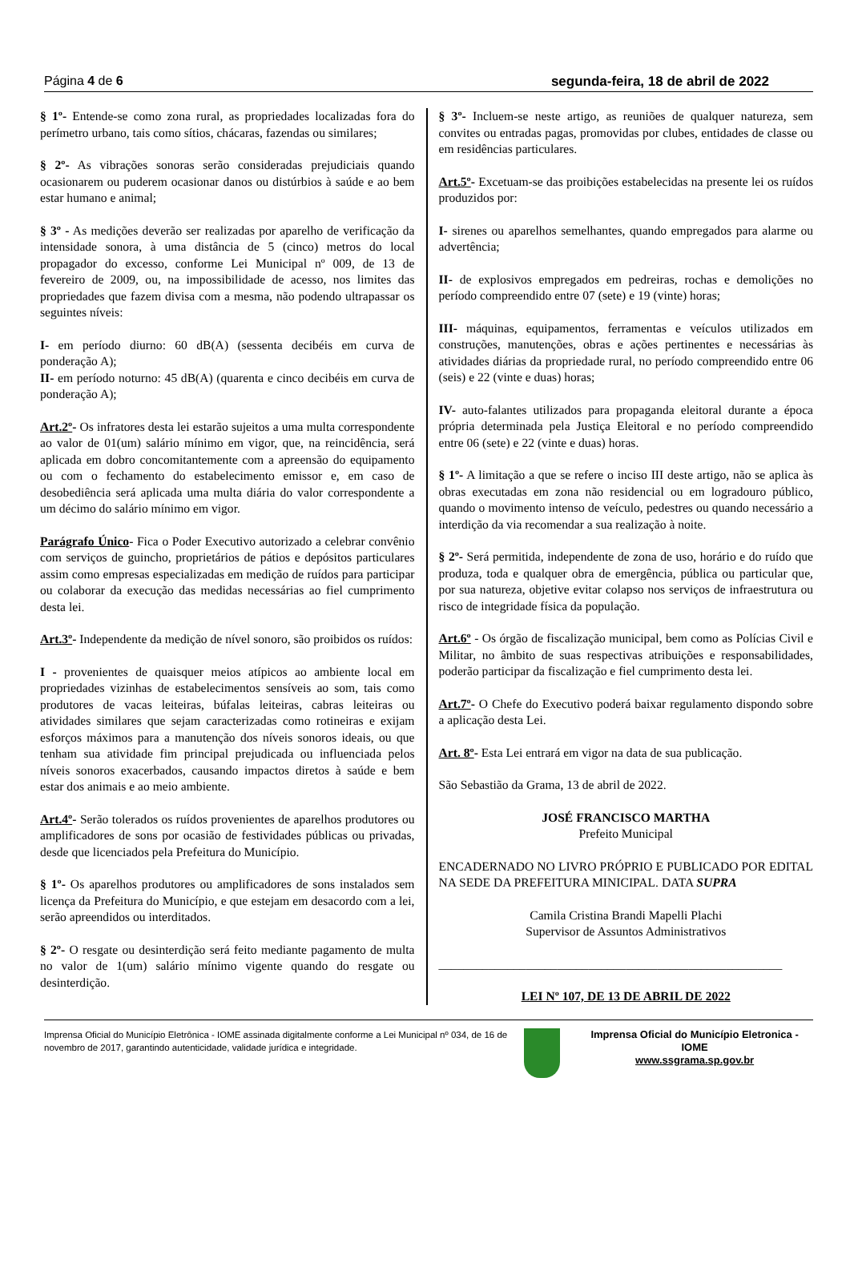Página 4 de 6 segunda-feira, 18 de abril de 2022
§ 1º- Entende-se como zona rural, as propriedades localizadas fora do perímetro urbano, tais como sítios, chácaras, fazendas ou similares;
§ 2º- As vibrações sonoras serão consideradas prejudiciais quando ocasionarem ou puderem ocasionar danos ou distúrbios à saúde e ao bem estar humano e animal;
§ 3º - As medições deverão ser realizadas por aparelho de verificação da intensidade sonora, à uma distância de 5 (cinco) metros do local propagador do excesso, conforme Lei Municipal nº 009, de 13 de fevereiro de 2009, ou, na impossibilidade de acesso, nos limites das propriedades que fazem divisa com a mesma, não podendo ultrapassar os seguintes níveis:
I- em período diurno: 60 dB(A) (sessenta decibéis em curva de ponderação A);
II- em período noturno: 45 dB(A) (quarenta e cinco decibéis em curva de ponderação A);
Art.2º- Os infratores desta lei estarão sujeitos a uma multa correspondente ao valor de 01(um) salário mínimo em vigor, que, na reincidência, será aplicada em dobro concomitantemente com a apreensão do equipamento ou com o fechamento do estabelecimento emissor e, em caso de desobediência será aplicada uma multa diária do valor correspondente a um décimo do salário mínimo em vigor.
Parágrafo Único- Fica o Poder Executivo autorizado a celebrar convênio com serviços de guincho, proprietários de pátios e depósitos particulares assim como empresas especializadas em medição de ruídos para participar ou colaborar da execução das medidas necessárias ao fiel cumprimento desta lei.
Art.3º- Independente da medição de nível sonoro, são proibidos os ruídos:
I - provenientes de quaisquer meios atípicos ao ambiente local em propriedades vizinhas de estabelecimentos sensíveis ao som, tais como produtores de vacas leiteiras, búfalas leiteiras, cabras leiteiras ou atividades similares que sejam caracterizadas como rotineiras e exijam esforços máximos para a manutenção dos níveis sonoros ideais, ou que tenham sua atividade fim principal prejudicada ou influenciada pelos níveis sonoros exacerbados, causando impactos diretos à saúde e bem estar dos animais e ao meio ambiente.
Art.4º- Serão tolerados os ruídos provenientes de aparelhos produtores ou amplificadores de sons por ocasião de festividades públicas ou privadas, desde que licenciados pela Prefeitura do Município.
§ 1º- Os aparelhos produtores ou amplificadores de sons instalados sem licença da Prefeitura do Município, e que estejam em desacordo com a lei, serão apreendidos ou interditados.
§ 2º- O resgate ou desinterdição será feito mediante pagamento de multa no valor de 1(um) salário mínimo vigente quando do resgate ou desinterdição.
§ 3º- Incluem-se neste artigo, as reuniões de qualquer natureza, sem convites ou entradas pagas, promovidas por clubes, entidades de classe ou em residências particulares.
Art.5º- Excetuam-se das proibições estabelecidas na presente lei os ruídos produzidos por:
I- sirenes ou aparelhos semelhantes, quando empregados para alarme ou advertência;
II- de explosivos empregados em pedreiras, rochas e demolições no período compreendido entre 07 (sete) e 19 (vinte) horas;
III- máquinas, equipamentos, ferramentas e veículos utilizados em construções, manutenções, obras e ações pertinentes e necessárias às atividades diárias da propriedade rural, no período compreendido entre 06 (seis) e 22 (vinte e duas) horas;
IV- auto-falantes utilizados para propaganda eleitoral durante a época própria determinada pela Justiça Eleitoral e no período compreendido entre 06 (sete) e 22 (vinte e duas) horas.
§ 1º- A limitação a que se refere o inciso III deste artigo, não se aplica às obras executadas em zona não residencial ou em logradouro público, quando o movimento intenso de veículo, pedestres ou quando necessário a interdição da via recomendar a sua realização à noite.
§ 2º- Será permitida, independente de zona de uso, horário e do ruído que produza, toda e qualquer obra de emergência, pública ou particular que, por sua natureza, objetive evitar colapso nos serviços de infraestrutura ou risco de integridade física da população.
Art.6º - Os órgão de fiscalização municipal, bem como as Polícias Civil e Militar, no âmbito de suas respectivas atribuições e responsabilidades, poderão participar da fiscalização e fiel cumprimento desta lei.
Art.7º- O Chefe do Executivo poderá baixar regulamento dispondo sobre a aplicação desta Lei.
Art. 8º- Esta Lei entrará em vigor na data de sua publicação.
São Sebastião da Grama, 13 de abril de 2022.
JOSÉ FRANCISCO MARTHA
Prefeito Municipal
ENCADERNADO NO LIVRO PRÓPRIO E PUBLICADO POR EDITAL NA SEDE DA PREFEITURA MINICIPAL. DATA SUPRA
Camila Cristina Brandi Mapelli Plachi
Supervisor de Assuntos Administrativos
_______________________________________________________
LEI Nº 107, DE 13 DE ABRIL DE 2022
Imprensa Oficial do Município Eletrônica - IOME assinada digitalmente conforme a Lei Municipal nº 034, de 16 de novembro de 2017, garantindo autenticidade, validade jurídica e integridade.
Imprensa Oficial do Município Eletronica - IOME
www.ssgrama.sp.gov.br